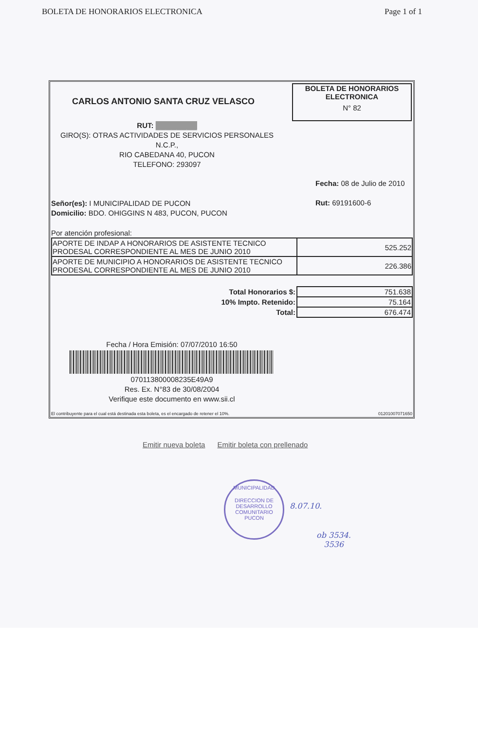BOLETA DE HONORARIOS ELECTRONICA Page 1 of 1
CARLOS ANTONIO SANTA CRUZ VELASCO
BOLETA DE HONORARIOS
ELECTRONICA
N° 82
RUT: ████████
GIRO(S): OTRAS ACTIVIDADES DE SERVICIOS PERSONALES N.C.P.,
RIO CABEDANA 40, PUCON
TELEFONO: 293097
Fecha: 08 de Julio de 2010
Señor(es): I MUNICIPALIDAD DE PUCON
Domicilio: BDO. OHIGGINS N 483, PUCON, PUCON
Rut: 69191600-6
Por atención profesional:
| APORTE DE INDAP A HONORARIOS DE ASISTENTE TECNICO PRODESAL CORRESPONDIENTE AL MES DE JUNIO 2010 | 525.252 |
| APORTE DE MUNICIPIO A HONORARIOS DE ASISTENTE TECNICO PRODESAL CORRESPONDIENTE AL MES DE JUNIO 2010 | 226.386 |
| Total Honorarios $: | 751.638 |
| 10% Impto. Retenido: | 75.164 |
| Total: | 676.474 |
Fecha / Hora Emisión: 07/07/2010 16:50
070113800008235E49A9
Res. Ex. N°83 de 30/08/2004
Verifique este documento en www.sii.cl
El contribuyente para el cual está destinada esta boleta, es el encargado de retener el 10%. 01201007071650
Emitir nueva boleta Emitir boleta con prellenado
MUNICIPALIDAD
DIRECCION DE
DESARROLLO
COMUNITARIO
PUCON
8.07.10.
ob 3534.
3536